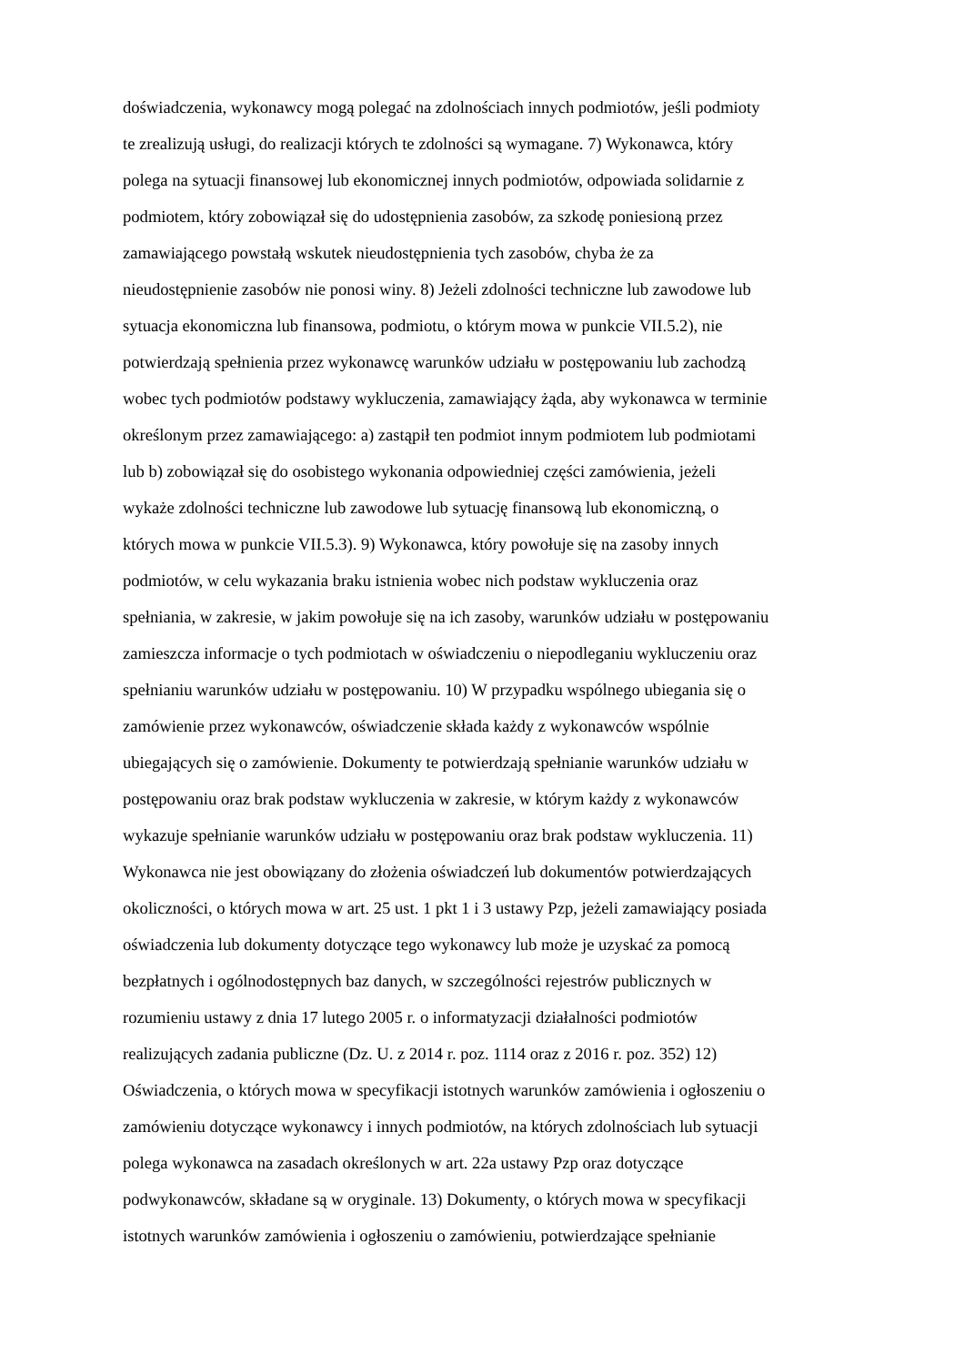doświadczenia, wykonawcy mogą polegać na zdolnościach innych podmiotów, jeśli podmioty
te zrealizują usługi, do realizacji których te zdolności są wymagane. 7) Wykonawca, który
polega na sytuacji finansowej lub ekonomicznej innych podmiotów, odpowiada solidarnie z
podmiotem, który zobowiązał się do udostępnienia zasobów, za szkodę poniesioną przez
zamawiającego powstałą wskutek nieudostępnienia tych zasobów, chyba że za
nieudostępnienie zasobów nie ponosi winy. 8) Jeżeli zdolności techniczne lub zawodowe lub
sytuacja ekonomiczna lub finansowa, podmiotu, o którym mowa w punkcie VII.5.2), nie
potwierdzają spełnienia przez wykonawcę warunków udziału w postępowaniu lub zachodzą
wobec tych podmiotów podstawy wykluczenia, zamawiający żąda, aby wykonawca w terminie
określonym przez zamawiającego: a) zastąpił ten podmiot innym podmiotem lub podmiotami
lub b) zobowiązał się do osobistego wykonania odpowiedniej części zamówienia, jeżeli
wykaże zdolności techniczne lub zawodowe lub sytuację finansową lub ekonomiczną, o
których mowa w punkcie VII.5.3). 9) Wykonawca, który powołuje się na zasoby innych
podmiotów, w celu wykazania braku istnienia wobec nich podstaw wykluczenia oraz
spełniania, w zakresie, w jakim powołuje się na ich zasoby, warunków udziału w postępowaniu
zamieszcza informacje o tych podmiotach w oświadczeniu o niepodleganiu wykluczeniu oraz
spełnianiu warunków udziału w postępowaniu. 10) W przypadku wspólnego ubiegania się o
zamówienie przez wykonawców, oświadczenie składa każdy z wykonawców wspólnie
ubiegających się o zamówienie. Dokumenty te potwierdzają spełnianie warunków udziału w
postępowaniu oraz brak podstaw wykluczenia w zakresie, w którym każdy z wykonawców
wykazuje spełnianie warunków udziału w postępowaniu oraz brak podstaw wykluczenia. 11)
Wykonawca nie jest obowiązany do złożenia oświadczeń lub dokumentów potwierdzających
okoliczności, o których mowa w art. 25 ust. 1 pkt 1 i 3 ustawy Pzp, jeżeli zamawiający posiada
oświadczenia lub dokumenty dotyczące tego wykonawcy lub może je uzyskać za pomocą
bezpłatnych i ogólnodostępnych baz danych, w szczególności rejestrów publicznych w
rozumieniu ustawy z dnia 17 lutego 2005 r. o informatyzacji działalności podmiotów
realizujących zadania publiczne (Dz. U. z 2014 r. poz. 1114 oraz z 2016 r. poz. 352) 12)
Oświadczenia, o których mowa w specyfikacji istotnych warunków zamówienia i ogłoszeniu o
zamówieniu dotyczące wykonawcy i innych podmiotów, na których zdolnościach lub sytuacji
polega wykonawca na zasadach określonych w art. 22a ustawy Pzp oraz dotyczące
podwykonawców, składane są w oryginale. 13) Dokumenty, o których mowa w specyfikacji
istotnych warunków zamówienia i ogłoszeniu o zamówieniu, potwierdzające spełnianie